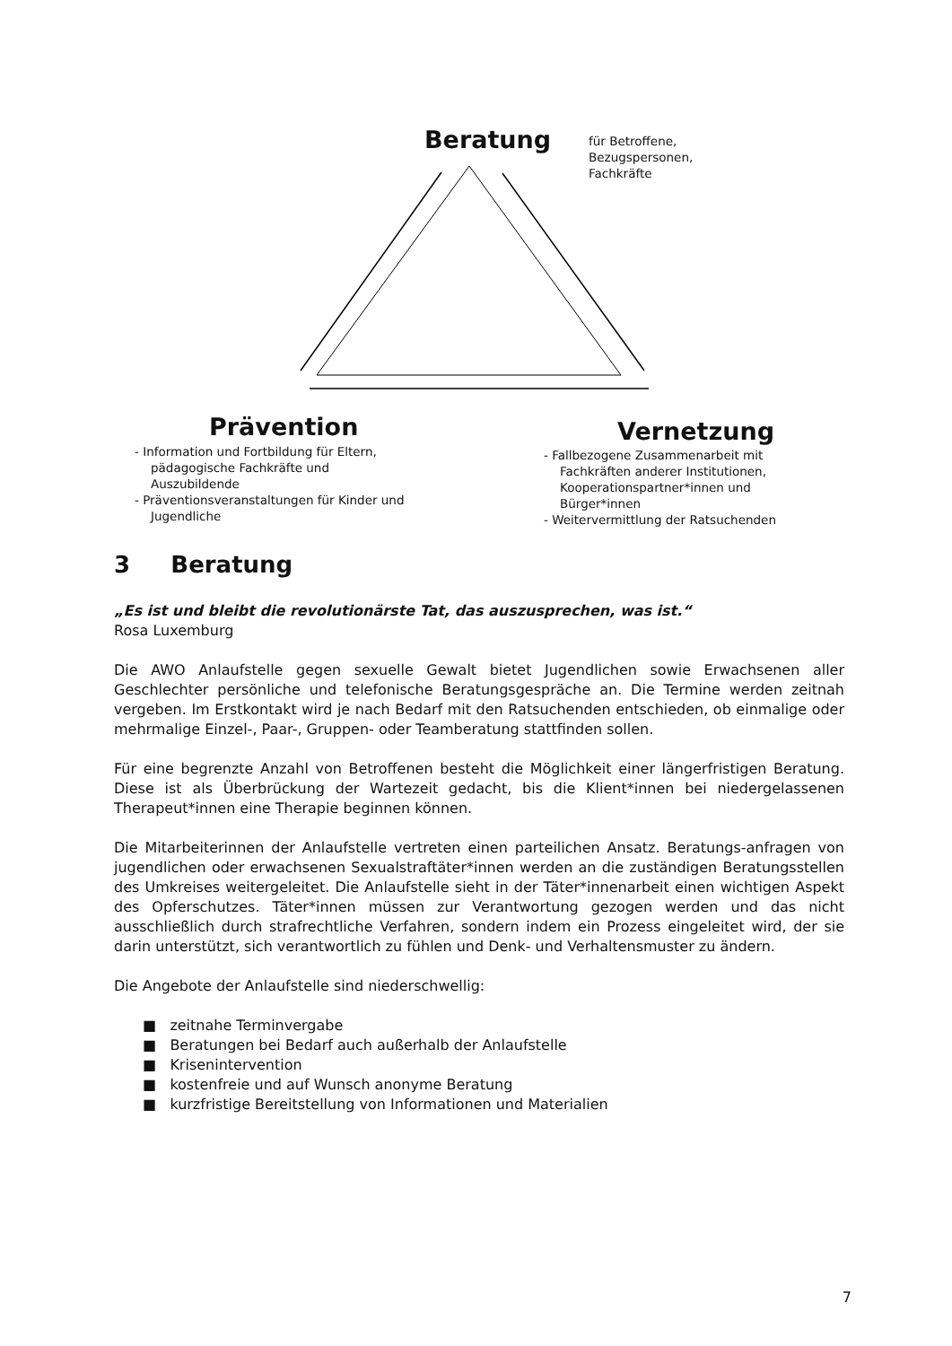Beratung
für Betroffene,
Bezugspersonen,
Fachkräfte
Prävention
- Information und Fortbildung für Eltern, pädagogische Fachkräfte und Auszubildende
- Präventionsveranstaltungen für Kinder und Jugendliche
Vernetzung
- Fallbezogene Zusammenarbeit mit Fachkräften anderer Institutionen, Kooperationspartner*innen und Bürger*innen
- Weitervermittlung der Ratsuchenden
3 Beratung
„Es ist und bleibt die revolutionärste Tat, das auszusprechen, was ist.“
Rosa Luxemburg
Die AWO Anlaufstelle gegen sexuelle Gewalt bietet Jugendlichen sowie Erwachsenen aller Geschlechter persönliche und telefonische Beratungsgespräche an. Die Termine werden zeitnah vergeben. Im Erstkontakt wird je nach Bedarf mit den Ratsuchenden entschieden, ob einmalige oder mehrmalige Einzel-, Paar-, Gruppen- oder Teamberatung stattfinden sollen.
Für eine begrenzte Anzahl von Betroffenen besteht die Möglichkeit einer längerfristigen Beratung. Diese ist als Überbrückung der Wartezeit gedacht, bis die Klient*innen bei niedergelassenen Therapeut*innen eine Therapie beginnen können.
Die Mitarbeiterinnen der Anlaufstelle vertreten einen parteilichen Ansatz. Beratungs-anfragen von jugendlichen oder erwachsenen Sexualstraftäter*innen werden an die zuständigen Beratungsstellen des Umkreises weitergeleitet. Die Anlaufstelle sieht in der Täter*innenarbeit einen wichtigen Aspekt des Opferschutzes. Täter*innen müssen zur Verantwortung gezogen werden und das nicht ausschließlich durch strafrechtliche Verfahren, sondern indem ein Prozess eingeleitet wird, der sie darin unterstützt, sich verantwortlich zu fühlen und Denk- und Verhaltensmuster zu ändern.
Die Angebote der Anlaufstelle sind niederschwellig:
■ zeitnahe Terminvergabe
■ Beratungen bei Bedarf auch außerhalb der Anlaufstelle
■ Krisenintervention
■ kostenfreie und auf Wunsch anonyme Beratung
■ kurzfristige Bereitstellung von Informationen und Materialien
7